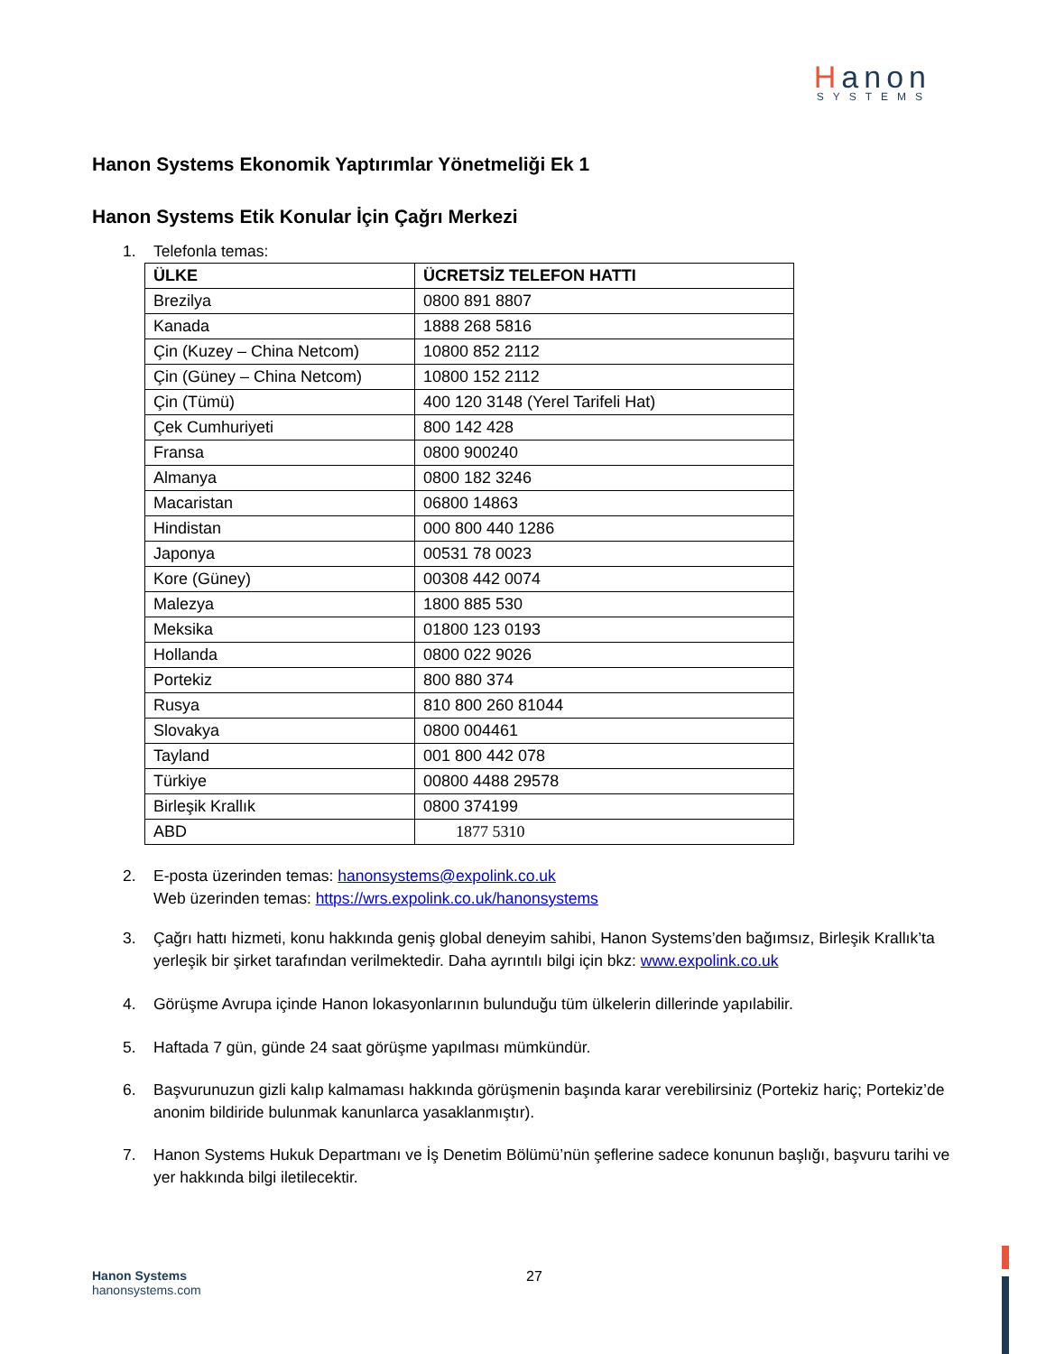Hanon
SYSTEMS
Hanon Systems Ekonomik Yaptırımlar Yönetmeliği Ek 1
Hanon Systems Etik Konular İçin Çağrı Merkezi
1. Telefonla temas:
| ÜLKE | ÜCRETSİZ TELEFON HATTI |
| --- | --- |
| Brezilya | 0800 891 8807 |
| Kanada | 1888 268 5816 |
| Çin (Kuzey – China Netcom) | 10800 852 2112 |
| Çin (Güney – China Netcom) | 10800 152 2112 |
| Çin (Tümü) | 400 120 3148 (Yerel Tarifeli Hat) |
| Çek Cumhuriyeti | 800 142 428 |
| Fransa | 0800 900240 |
| Almanya | 0800 182 3246 |
| Macaristan | 06800 14863 |
| Hindistan | 000 800 440 1286 |
| Japonya | 00531 78 0023 |
| Kore (Güney) | 00308 442 0074 |
| Malezya | 1800 885 530 |
| Meksika | 01800 123 0193 |
| Hollanda | 0800 022 9026 |
| Portekiz | 800 880 374 |
| Rusya | 810 800 260 81044 |
| Slovakya | 0800 004461 |
| Tayland | 001 800 442 078 |
| Türkiye | 00800 4488 29578 |
| Birleşik Krallık | 0800 374199 |
| ABD | 1877 5310 |
2. E-posta üzerinden temas: hanonsystems@expolink.co.uk
Web üzerinden temas: https://wrs.expolink.co.uk/hanonsystems
3. Çağrı hattı hizmeti, konu hakkında geniş global deneyim sahibi, Hanon Systems’den bağımsız, Birleşik Krallık’ta yerleşik bir şirket tarafından verilmektedir. Daha ayrıntılı bilgi için bkz: www.expolink.co.uk
4. Görüşme Avrupa içinde Hanon lokasyonlarının bulunduğu tüm ülkelerin dillerinde yapılabilir.
5. Haftada 7 gün, günde 24 saat görüşme yapılması mümkündür.
6. Başvurunuzun gizli kalıp kalmaması hakkında görüşmenin başında karar verebilirsiniz (Portekiz hariç; Portekiz’de anonim bildiride bulunmak kanunlarca yasaklanmıştır).
7. Hanon Systems Hukuk Departmanı ve İş Denetim Bölümü’nün şeflerine sadece konunun başlığı, başvuru tarihi ve yer hakkında bilgi iletilecektir.
Hanon Systems
hanonsystems.com
27